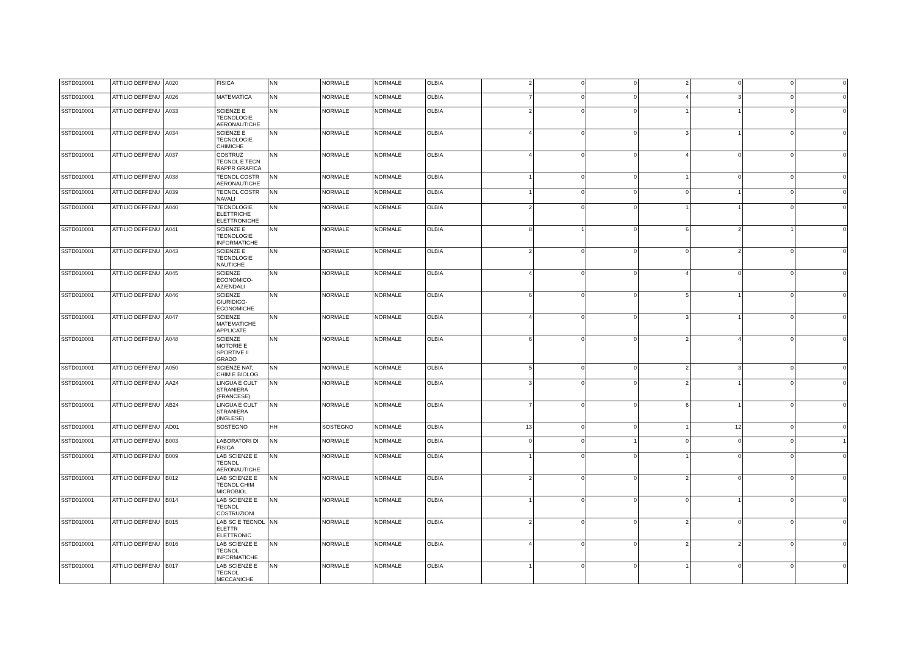| SSTD010001 | ATTILIO DEFFENU | A020 | FISICA | NN | NORMALE | NORMALE | OLBIA | 2 | 0 | 0 | 2 | 0 | 0 | 0 |
| SSTD010001 | ATTILIO DEFFENU | A026 | MATEMATICA | NN | NORMALE | NORMALE | OLBIA | 7 | 0 | 0 | 4 | 3 | 0 | 0 |
| SSTD010001 | ATTILIO DEFFENU | A033 | SCIENZE E TECNOLOGIE AERONAUTICHE | NN | NORMALE | NORMALE | OLBIA | 2 | 0 | 0 | 1 | 1 | 0 | 0 |
| SSTD010001 | ATTILIO DEFFENU | A034 | SCIENZE E TECNOLOGIE CHIMICHE | NN | NORMALE | NORMALE | OLBIA | 4 | 0 | 0 | 3 | 1 | 0 | 0 |
| SSTD010001 | ATTILIO DEFFENU | A037 | COSTRUZ TECNOL E TECN RAPPR GRAFICA | NN | NORMALE | NORMALE | OLBIA | 4 | 0 | 0 | 4 | 0 | 0 | 0 |
| SSTD010001 | ATTILIO DEFFENU | A038 | TECNOL COSTR AERONAUTICHE | NN | NORMALE | NORMALE | OLBIA | 1 | 0 | 0 | 1 | 0 | 0 | 0 |
| SSTD010001 | ATTILIO DEFFENU | A039 | TECNOL COSTR NAVALI | NN | NORMALE | NORMALE | OLBIA | 1 | 0 | 0 | 0 | 1 | 0 | 0 |
| SSTD010001 | ATTILIO DEFFENU | A040 | TECNOLOGIE ELETTRICHE ELETTRONICHE | NN | NORMALE | NORMALE | OLBIA | 2 | 0 | 0 | 1 | 1 | 0 | 0 |
| SSTD010001 | ATTILIO DEFFENU | A041 | SCIENZE E TECNOLOGIE INFORMATICHE | NN | NORMALE | NORMALE | OLBIA | 8 | 1 | 0 | 6 | 2 | 1 | 0 |
| SSTD010001 | ATTILIO DEFFENU | A043 | SCIENZE E TECNOLOGIE NAUTICHE | NN | NORMALE | NORMALE | OLBIA | 2 | 0 | 0 | 0 | 2 | 0 | 0 |
| SSTD010001 | ATTILIO DEFFENU | A045 | SCIENZE ECONOMICO-AZIENDALI | NN | NORMALE | NORMALE | OLBIA | 4 | 0 | 0 | 4 | 0 | 0 | 0 |
| SSTD010001 | ATTILIO DEFFENU | A046 | SCIENZE GIURIDICO-ECONOMICHE | NN | NORMALE | NORMALE | OLBIA | 6 | 0 | 0 | 5 | 1 | 0 | 0 |
| SSTD010001 | ATTILIO DEFFENU | A047 | SCIENZE MATEMATICHE APPLICATE | NN | NORMALE | NORMALE | OLBIA | 4 | 0 | 0 | 3 | 1 | 0 | 0 |
| SSTD010001 | ATTILIO DEFFENU | A048 | SCIENZE MOTORIE E SPORTIVE II GRADO | NN | NORMALE | NORMALE | OLBIA | 6 | 0 | 0 | 2 | 4 | 0 | 0 |
| SSTD010001 | ATTILIO DEFFENU | A050 | SCIENZE NAT, CHIM E BIOLOG | NN | NORMALE | NORMALE | OLBIA | 5 | 0 | 0 | 2 | 3 | 0 | 0 |
| SSTD010001 | ATTILIO DEFFENU | AA24 | LINGUA E CULT STRANIERA (FRANCESE) | NN | NORMALE | NORMALE | OLBIA | 3 | 0 | 0 | 2 | 1 | 0 | 0 |
| SSTD010001 | ATTILIO DEFFENU | AB24 | LINGUA E CULT STRANIERA (INGLESE) | NN | NORMALE | NORMALE | OLBIA | 7 | 0 | 0 | 6 | 1 | 0 | 0 |
| SSTD010001 | ATTILIO DEFFENU | AD01 | SOSTEGNO | HH | SOSTEGNO | NORMALE | OLBIA | 13 | 0 | 0 | 1 | 12 | 0 | 0 |
| SSTD010001 | ATTILIO DEFFENU | B003 | LABORATORI DI FISICA | NN | NORMALE | NORMALE | OLBIA | 0 | 0 | 1 | 0 | 0 | 0 | 1 |
| SSTD010001 | ATTILIO DEFFENU | B009 | LAB SCIENZE E TECNOL AERONAUTICHE | NN | NORMALE | NORMALE | OLBIA | 1 | 0 | 0 | 1 | 0 | 0 | 0 |
| SSTD010001 | ATTILIO DEFFENU | B012 | LAB SCIENZE E TECNOL CHIM MICROBIOL | NN | NORMALE | NORMALE | OLBIA | 2 | 0 | 0 | 2 | 0 | 0 | 0 |
| SSTD010001 | ATTILIO DEFFENU | B014 | LAB SCIENZE E TECNOL COSTRUZIONI | NN | NORMALE | NORMALE | OLBIA | 1 | 0 | 0 | 0 | 1 | 0 | 0 |
| SSTD010001 | ATTILIO DEFFENU | B015 | LAB SC E TECNOL ELETTR ELETTRONIC | NN | NORMALE | NORMALE | OLBIA | 2 | 0 | 0 | 2 | 0 | 0 | 0 |
| SSTD010001 | ATTILIO DEFFENU | B016 | LAB SCIENZE E TECNOL INFORMATICHE | NN | NORMALE | NORMALE | OLBIA | 4 | 0 | 0 | 2 | 2 | 0 | 0 |
| SSTD010001 | ATTILIO DEFFENU | B017 | LAB SCIENZE E TECNOL MECCANICHE | NN | NORMALE | NORMALE | OLBIA | 1 | 0 | 0 | 1 | 0 | 0 | 0 |